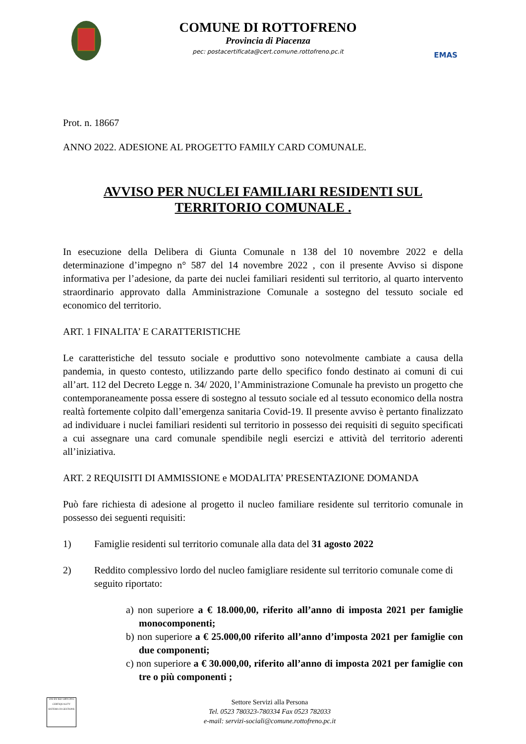COMUNE DI ROTTOFRENO
Provincia di Piacenza
pec: postacertificata@cert.comune.rottofreno.pc.it
EMAS
Prot. n. 18667
ANNO 2022. ADESIONE AL PROGETTO FAMILY CARD COMUNALE.
AVVISO PER NUCLEI FAMILIARI RESIDENTI SUL
TERRITORIO COMUNALE .
In esecuzione della Delibera di Giunta Comunale n 138 del 10 novembre 2022 e della determinazione d’impegno n° 587 del 14 novembre 2022 , con il presente Avviso si dispone informativa per l’adesione, da parte dei nuclei familiari residenti sul territorio, al quarto intervento straordinario approvato dalla Amministrazione Comunale a sostegno del tessuto sociale ed economico del territorio.
ART. 1 FINALITA’ E CARATTERISTICHE
Le caratteristiche del tessuto sociale e produttivo sono notevolmente cambiate a causa della pandemia, in questo contesto, utilizzando parte dello specifico fondo destinato ai comuni di cui all’art. 112 del Decreto Legge n. 34/ 2020, l’Amministrazione Comunale ha previsto un progetto che contemporaneamente possa essere di sostegno al tessuto sociale ed al tessuto economico della nostra realtà fortemente colpito dall’emergenza sanitaria Covid-19. Il presente avviso è pertanto finalizzato ad individuare i nuclei familiari residenti sul territorio in possesso dei requisiti di seguito specificati a cui assegnare una card comunale spendibile negli esercizi e attività del territorio aderenti all’iniziativa.
ART. 2 REQUISITI DI AMMISSIONE e MODALITA’ PRESENTAZIONE DOMANDA
Può fare richiesta di adesione al progetto il nucleo familiare residente sul territorio comunale in possesso dei seguenti requisiti:
1) Famiglie residenti sul territorio comunale alla data del 31 agosto 2022
2) Reddito complessivo lordo del nucleo famigliare residente sul territorio comunale come di seguito riportato:
a) non superiore a € 18.000,00, riferito all’anno di imposta 2021 per famiglie monocomponenti;
b) non superiore a € 25.000,00 riferito all’anno d’imposta 2021 per famiglie con due componenti;
c) non superiore a € 30.000,00, riferito all’anno di imposta 2021 per famiglie con tre o più componenti ;
UNI EN ISO 14001:2015
CERTIQUALITY
SISTEMA DI GESTIONE
Settore Servizi alla Persona
Tel. 0523 780323-780334 Fax 0523 782033
e-mail: servizi-sociali@comune.rottofreno.pc.it